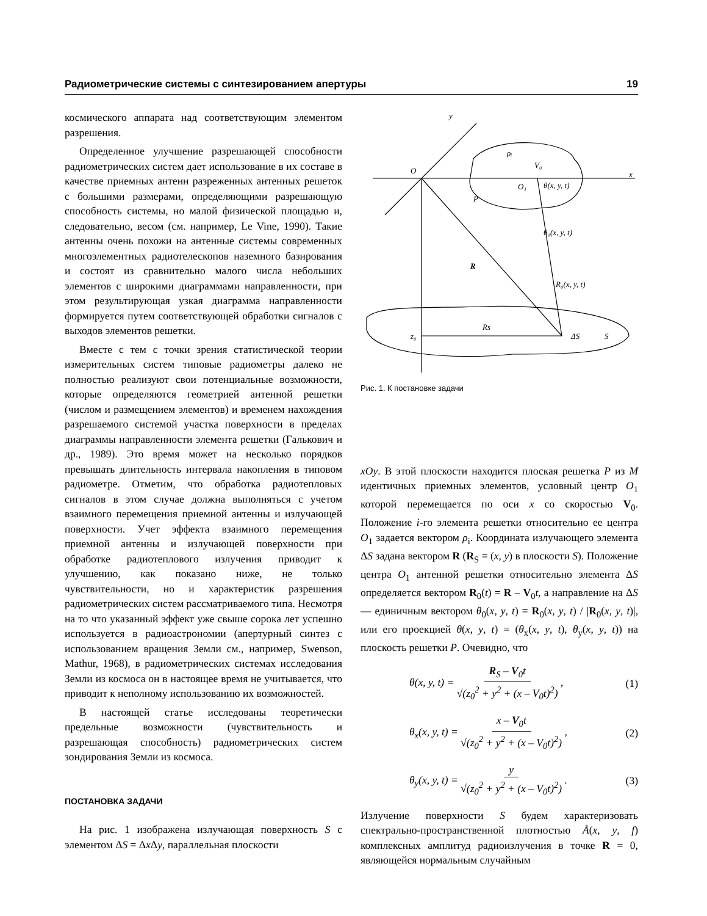Радиометрические системы с синтезированием апертуры 19
космического аппарата над соответствующим элементом разрешения.
Определенное улучшение разрешающей способности радиометрических систем дает использование в их составе в качестве приемных антенн разреженных антенных решеток с большими размерами, определяющими разрешающую способность системы, но малой физической площадью и, следовательно, весом (см. например, Le Vine, 1990). Такие антенны очень похожи на антенные системы современных многоэлементных радиотелескопов наземного базирования и состоят из сравнительно малого числа небольших элементов с широкими диаграммами направленности, при этом результирующая узкая диаграмма направленности формируется путем соответствующей обработки сигналов с выходов элементов решетки.
Вместе с тем с точки зрения статистической теории измерительных систем типовые радиометры далеко не полностью реализуют свои потенциальные возможности, которые определяются геометрией антенной решетки (числом и размещением элементов) и временем нахождения разрешаемого системой участка поверхности в пределах диаграммы направленности элемента решетки (Галькович и др., 1989). Это время может на несколько порядков превышать длительность интервала накопления в типовом радиометре. Отметим, что обработка радиотепловых сигналов в этом случае должна выполняться с учетом взаимного перемещения приемной антенны и излучающей поверхности. Учет эффекта взаимного перемещения приемной антенны и излучающей поверхности при обработке радиотеплового излучения приводит к улучшению, как показано ниже, не только чувствительности, но и характеристик разрешения радиометрических систем рассматриваемого типа. Несмотря на то что указанный эффект уже свыше сорока лет успешно используется в радиоастрономии (апертурный синтез с использованием вращения Земли см., например, Swenson, Mathur, 1968), в радиометрических системах исследования Земли из космоса он в настоящее время не учитывается, что приводит к неполному использованию их возможностей.
В настоящей статье исследованы теоретически предельные возможности (чувствительность и разрешающая способность) радиометрических систем зондирования Земли из космоса.
ПОСТАНОВКА ЗАДАЧИ
На рис. 1 изображена излучающая поверхность S с элементом ΔS = Δx Δy, параллельная плоскости
y
x
O
O₁
θ(x, y, t)
P
θ₀(x, y, t)
R₀(x, y, t)
R
ρᵢ
V₀
Rs
z₀
ΔS
S
Рис. 1. К постановке задачи
xOy. В этой плоскости находится плоская решетка P из M идентичных приемных элементов, условный центр O<sub>1</sub> которой перемещается по оси x со скоростью V<sub>0</sub>. Положение i-го элемента решетки относительно ее центра O<sub>1</sub> задается вектором ρ<sub>i</sub>. Координата излучающего элемента ΔS задана вектором R (R<sub>S</sub> = (x, y) в плоскости S). Положение центра O<sub>1</sub> антенной решетки относительно элемента ΔS определяется вектором R<sub>0</sub>(t) = R – V<sub>0</sub>t, а направление на ΔS — единичным вектором θ<sub>0</sub>(x, y, t) = R<sub>0</sub>(x, y, t) / |R<sub>0</sub>(x, y, t)|, или его проекцией θ(x, y, t) = (θ<sub>x</sub>(x, y, t), θ<sub>y</sub>(x, y, t)) на плоскость решетки P. Очевидно, что
θ(x, y, t) = R<sub>S</sub> – V<sub>0</sub>t √(z<sub>0</sub><sup>2</sup> + y<sup>2</sup> + (x – V<sub>0</sub>t)<sup>2</sup>) , (1)
θ<sub>x</sub>(x, y, t) = x – V<sub>0</sub>t √(z<sub>0</sub><sup>2</sup> + y<sup>2</sup> + (x – V<sub>0</sub>t)<sup>2</sup>) , (2)
θ<sub>y</sub>(x, y, t) = y √(z<sub>0</sub><sup>2</sup> + y<sup>2</sup> + (x – V<sub>0</sub>t)<sup>2</sup>) . (3)
Излучение поверхности S будем характеризовать спектрально-пространственной плотностью Å(x, y, f) комплексных амплитуд радиоизлучения в точке R = 0, являющейся нормальным случайным